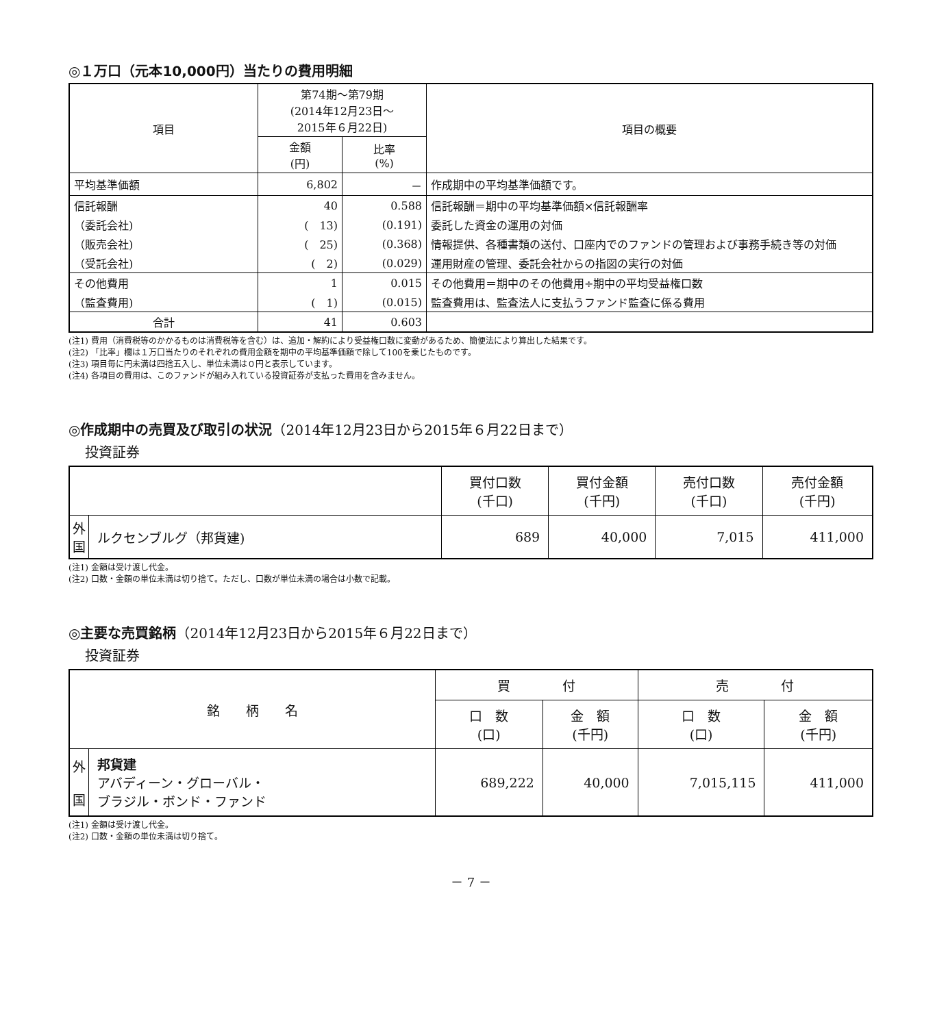◎１万口（元本10,000円）当たりの費用明細
| 項目 | 第74期～第79期 (2014年12月23日～ 2015年６月22日) | | 項目の概要 |
| --- | --- | --- | --- |
| | 金額 (円) | 比率 (%) | |
| 平均基準価額 | 6,802 | － | 作成期中の平均基準価額です。 |
| 信託報酬 | 40 | 0.588 | 信託報酬＝期中の平均基準価額×信託報酬率 |
| （委託会社) | ( 13) | (0.191) | 委託した資金の運用の対価 |
| （販売会社) | ( 25) | (0.368) | 情報提供、各種書類の送付、口座内でのファンドの管理および事務手続き等の対価 |
| （受託会社) | ( 2) | (0.029) | 運用財産の管理、委託会社からの指図の実行の対価 |
| その他費用 | 1 | 0.015 | その他費用＝期中のその他費用÷期中の平均受益権口数 |
| （監査費用) | ( 1) | (0.015) | 監査費用は、監査法人に支払うファンド監査に係る費用 |
| 合計 | 41 | 0.603 | |
(注1) 費用（消費税等のかかるものは消費税等を含む）は、追加・解約により受益権口数に変動があるため、簡便法により算出した結果です。
(注2) 「比率」欄は１万口当たりのそれぞれの費用金額を期中の平均基準価額で除して100を乗じたものです。
(注3) 項目毎に円未満は四捨五入し、単位未満は０円と表示しています。
(注4) 各項目の費用は、このファンドが組み入れている投資証券が支払った費用を含みません。
◎作成期中の売買及び取引の状況（2014年12月23日から2015年６月22日まで）
投資証券
| | | 買付口数 (千口) | 買付金額 (千円) | 売付口数 (千口) | 売付金額 (千円) |
| --- | --- | --- | --- | --- | --- |
| 外 国 | ルクセンブルグ（邦貨建) | 689 | 40,000 | 7,015 | 411,000 |
(注1) 金額は受け渡し代金。
(注2) 口数・金額の単位未満は切り捨て。ただし、口数が単位未満の場合は小数で記載。
◎主要な売買銘柄（2014年12月23日から2015年６月22日まで）
投資証券
| 銘 柄 名 | | 買 付 | | 売 付 | |
| --- | --- | --- | --- | --- | --- |
| | | 口 数 (口) | 金 額 (千円) | 口 数 (口) | 金 額 (千円) |
| 外 国 | 邦貨建 アバディーン・グローバル・ ブラジル・ボンド・ファンド | 689,222 | 40,000 | 7,015,115 | 411,000 |
(注1) 金額は受け渡し代金。
(注2) 口数・金額の単位未満は切り捨て。
－ 7 －